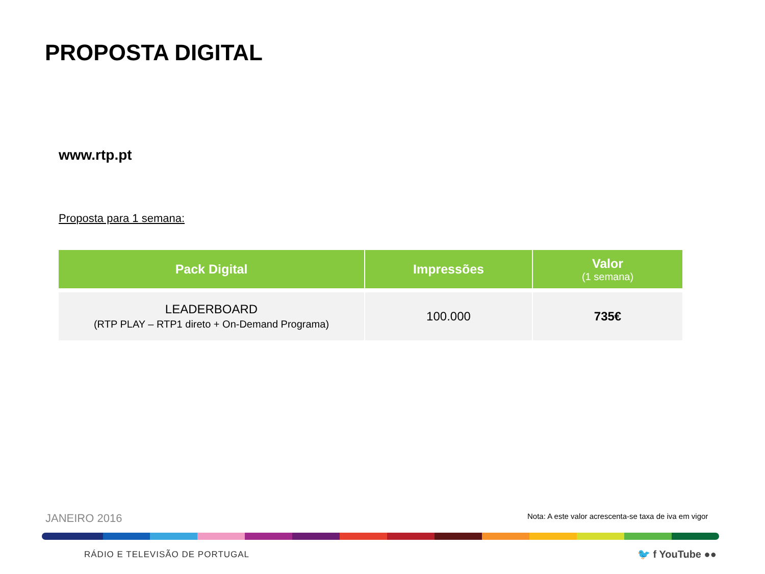PROPOSTA DIGITAL
www.rtp.pt
Proposta para 1 semana:
| Pack Digital | Impressões | Valor (1 semana) |
| --- | --- | --- |
| LEADERBOARD (RTP PLAY – RTP1 direto + On-Demand Programa) | 100.000 | 735€ |
JANEIRO 2016
Nota: A este valor acrescenta-se taxa de iva em vigor
RÁDIO E TELEVISÃO DE PORTUGAL 🐦 f YouTube ●●